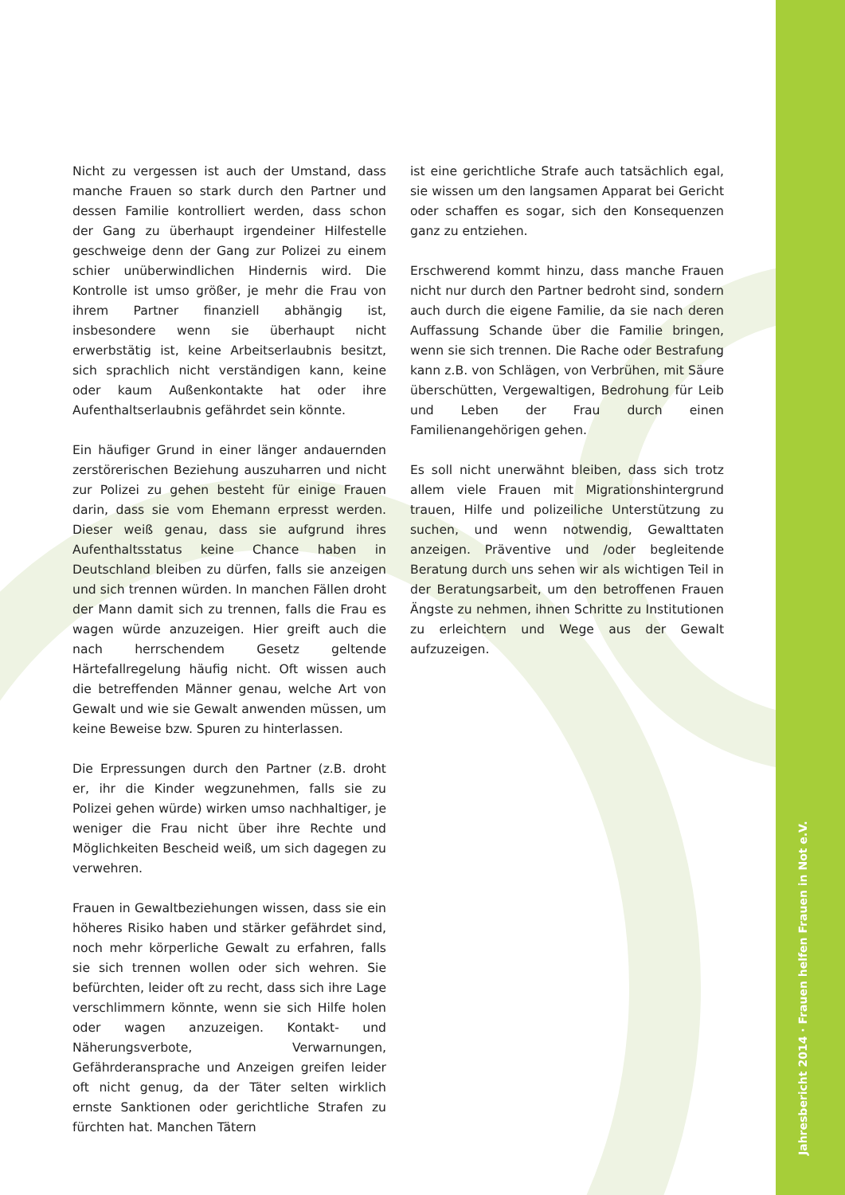Nicht zu vergessen ist auch der Umstand, dass manche Frauen so stark durch den Partner und dessen Familie kontrolliert werden, dass schon der Gang zu überhaupt irgendeiner Hilfestelle geschweige denn der Gang zur Polizei zu einem schier unüberwindlichen Hindernis wird. Die Kontrolle ist umso größer, je mehr die Frau von ihrem Partner finanziell abhängig ist, insbesondere wenn sie überhaupt nicht erwerbstätig ist, keine Arbeitserlaubnis besitzt, sich sprachlich nicht verständigen kann, keine oder kaum Außenkontakte hat oder ihre Aufenthaltserlaubnis gefährdet sein könnte.
Ein häufiger Grund in einer länger andauernden zerstörerischen Beziehung auszuharren und nicht zur Polizei zu gehen besteht für einige Frauen darin, dass sie vom Ehemann erpresst werden. Dieser weiß genau, dass sie aufgrund ihres Aufenthaltsstatus keine Chance haben in Deutschland bleiben zu dürfen, falls sie anzeigen und sich trennen würden. In manchen Fällen droht der Mann damit sich zu trennen, falls die Frau es wagen würde anzuzeigen. Hier greift auch die nach herrschendem Gesetz geltende Härtefallregelung häufig nicht. Oft wissen auch die betreffenden Männer genau, welche Art von Gewalt und wie sie Gewalt anwenden müssen, um keine Beweise bzw. Spuren zu hinterlassen.
Die Erpressungen durch den Partner (z.B. droht er, ihr die Kinder wegzunehmen, falls sie zu Polizei gehen würde) wirken umso nachhaltiger, je weniger die Frau nicht über ihre Rechte und Möglichkeiten Bescheid weiß, um sich dagegen zu verwehren.
Frauen in Gewaltbeziehungen wissen, dass sie ein höheres Risiko haben und stärker gefährdet sind, noch mehr körperliche Gewalt zu erfahren, falls sie sich trennen wollen oder sich wehren. Sie befürchten, leider oft zu recht, dass sich ihre Lage verschlimmern könnte, wenn sie sich Hilfe holen oder wagen anzuzeigen. Kontakt- und Näherungsverbote, Verwarnungen, Gefährderansprache und Anzeigen greifen leider oft nicht genug, da der Täter selten wirklich ernste Sanktionen oder gerichtliche Strafen zu fürchten hat. Manchen Tätern
ist eine gerichtliche Strafe auch tatsächlich egal, sie wissen um den langsamen Apparat bei Gericht oder schaffen es sogar, sich den Konsequenzen ganz zu entziehen.
Erschwerend kommt hinzu, dass manche Frauen nicht nur durch den Partner bedroht sind, sondern auch durch die eigene Familie, da sie nach deren Auffassung Schande über die Familie bringen, wenn sie sich trennen. Die Rache oder Bestrafung kann z.B. von Schlägen, von Verbrühen, mit Säure überschütten, Vergewaltigen, Bedrohung für Leib und Leben der Frau durch einen Familienangehörigen gehen.
Es soll nicht unerwähnt bleiben, dass sich trotz allem viele Frauen mit Migrationshintergrund trauen, Hilfe und polizeiliche Unterstützung zu suchen, und wenn notwendig, Gewalttaten anzeigen. Präventive und /oder begleitende Beratung durch uns sehen wir als wichtigen Teil in der Beratungsarbeit, um den betroffenen Frauen Ängste zu nehmen, ihnen Schritte zu Institutionen zu erleichtern und Wege aus der Gewalt aufzuzeigen.
Jahresbericht 2014 · Frauen helfen Frauen in Not e.V.